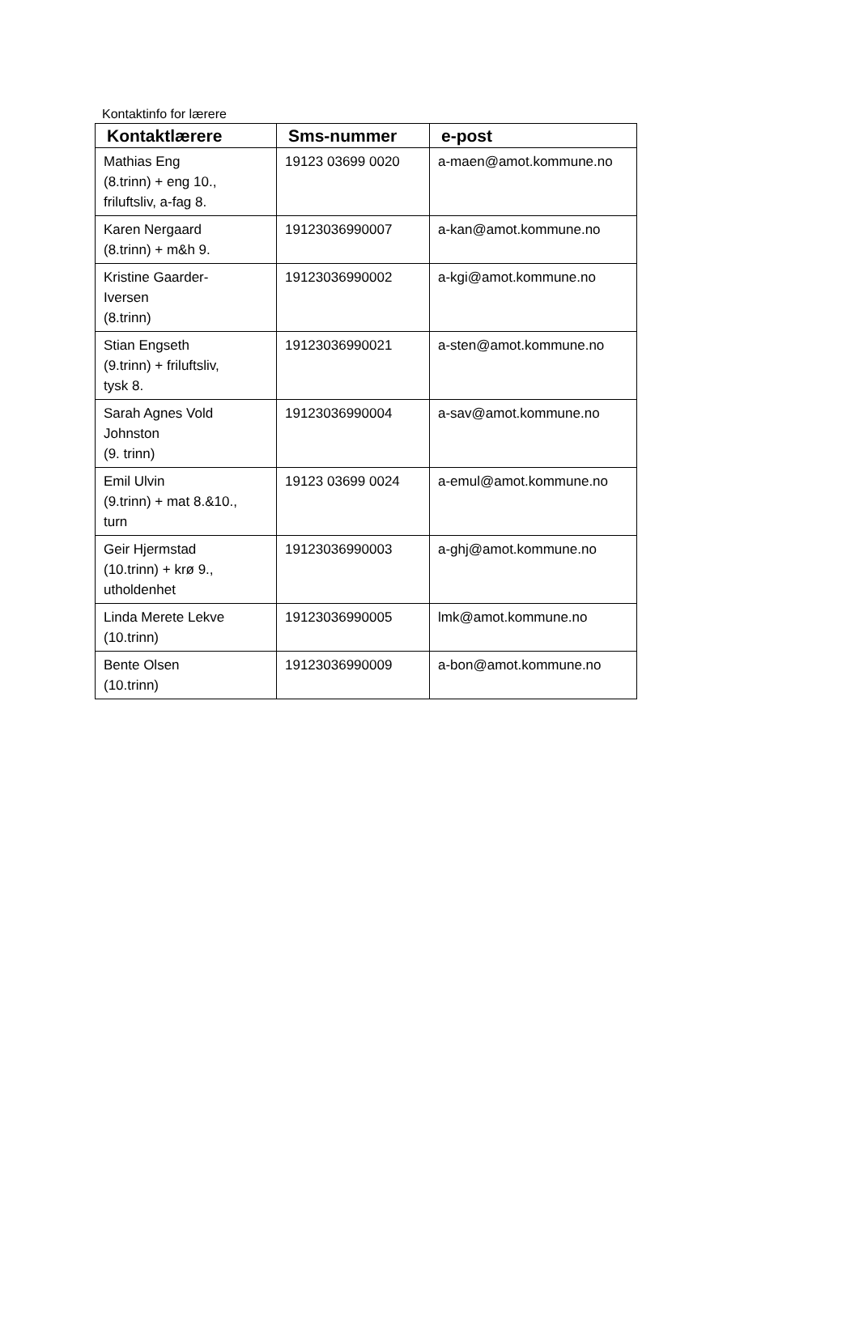Kontaktinfo for lærere
| Kontaktlærere | Sms-nummer | e-post |
| --- | --- | --- |
| Mathias Eng (8.trinn) + eng 10., friluftsliv, a-fag 8. | 19123 03699 0020 | a-maen@amot.kommune.no |
| Karen Nergaard (8.trinn) + m&h 9. | 19123036990007 | a-kan@amot.kommune.no |
| Kristine Gaarder- Iversen (8.trinn) | 19123036990002 | a-kgi@amot.kommune.no |
| Stian Engseth (9.trinn) + friluftsliv, tysk 8. | 19123036990021 | a-sten@amot.kommune.no |
| Sarah Agnes Vold Johnston (9. trinn) | 19123036990004 | a-sav@amot.kommune.no |
| Emil Ulvin (9.trinn) + mat 8.&10., turn | 19123 03699 0024 | a-emul@amot.kommune.no |
| Geir Hjermstad (10.trinn) + krø 9., utholdenhet | 19123036990003 | a-ghj@amot.kommune.no |
| Linda Merete Lekve (10.trinn) | 19123036990005 | lmk@amot.kommune.no |
| Bente Olsen (10.trinn) | 19123036990009 | a-bon@amot.kommune.no |